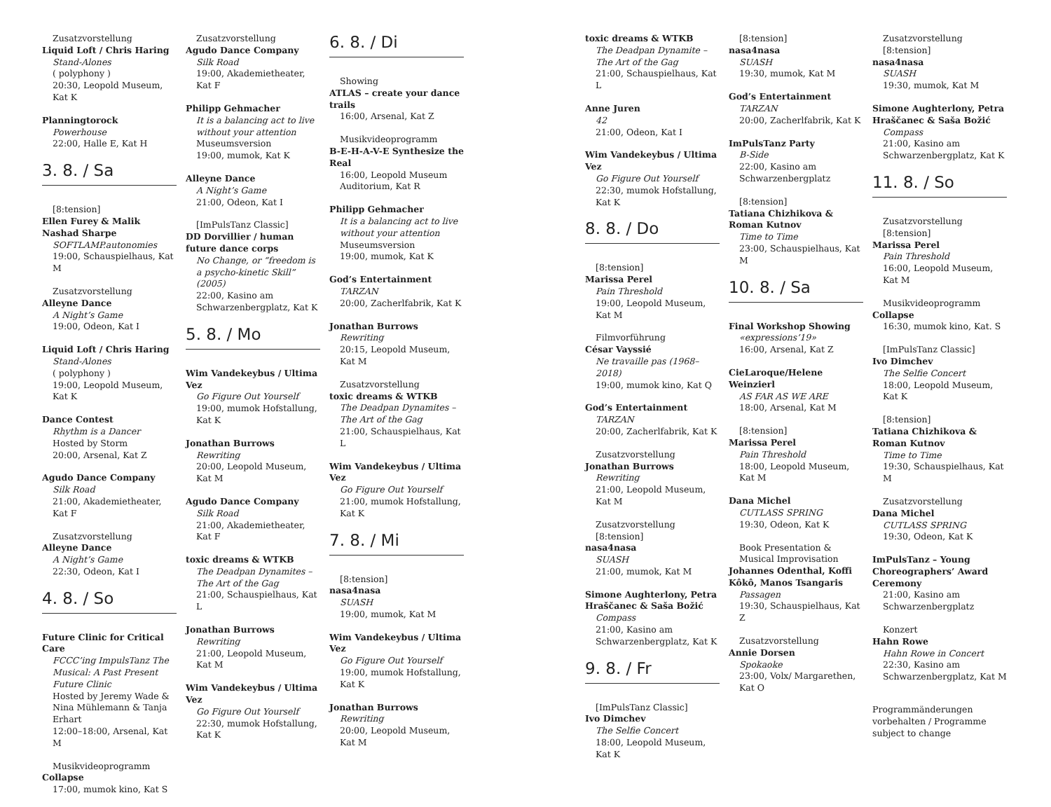Zusatzvorstellung
Liquid Loft / Chris Haring
Stand-Alones
( polyphony )
20:30, Leopold Museum, Kat K
Planningtorock
Powerhouse
22:00, Halle E, Kat H
3. 8. / Sa
[8:tension]
Ellen Furey & Malik Nashad Sharpe
SOFTLAMP.autonomies
19:00, Schauspielhaus, Kat M
Zusatzvorstellung
Alleyne Dance
A Night’s Game
19:00, Odeon, Kat I
Liquid Loft / Chris Haring
Stand-Alones
( polyphony )
19:00, Leopold Museum, Kat K
Dance Contest
Rhythm is a Dancer
Hosted by Storm
20:00, Arsenal, Kat Z
Agudo Dance Company
Silk Road
21:00, Akademietheater, Kat F
Zusatzvorstellung
Alleyne Dance
A Night’s Game
22:30, Odeon, Kat I
4. 8. / So
Future Clinic for Critical Care
FCCC’ing ImpulsTanz The Musical: A Past Present Future Clinic
Hosted by Jeremy Wade & Nina Mühlemann & Tanja Erhart
12:00–18:00, Arsenal, Kat M
Musikvideoprogramm
Collapse
17:00, mumok kino, Kat S
Zusatzvorstellung
Agudo Dance Company
Silk Road
19:00, Akademietheater, Kat F
Philipp Gehmacher
It is a balancing act to live without your attention
Museumsversion
19:00, mumok, Kat K
Alleyne Dance
A Night’s Game
21:00, Odeon, Kat I
[ImPulsTanz Classic]
DD Dorvillier / human future dance corps
No Change, or “freedom is a psycho-kinetic Skill” (2005)
22:00, Kasino am Schwarzenbergplatz, Kat K
5. 8. / Mo
Wim Vandekeybus / Ultima Vez
Go Figure Out Yourself
19:00, mumok Hofstallung, Kat K
Jonathan Burrows
Rewriting
20:00, Leopold Museum, Kat M
Agudo Dance Company
Silk Road
21:00, Akademietheater, Kat F
toxic dreams & WTKB
The Deadpan Dynamites – The Art of the Gag
21:00, Schauspielhaus, Kat L
Jonathan Burrows
Rewriting
21:00, Leopold Museum, Kat M
Wim Vandekeybus / Ultima Vez
Go Figure Out Yourself
22:30, mumok Hofstallung, Kat K
6. 8. / Di
Showing
ATLAS – create your dance trails
16:00, Arsenal, Kat Z
Musikvideoprogramm
B-E-H-A-V-E Synthesize the Real
16:00, Leopold Museum Auditorium, Kat R
Philipp Gehmacher
It is a balancing act to live without your attention
Museumsversion
19:00, mumok, Kat K
God’s Entertainment
TARZAN
20:00, Zacherlfabrik, Kat K
Jonathan Burrows
Rewriting
20:15, Leopold Museum, Kat M
Zusatzvorstellung
toxic dreams & WTKB
The Deadpan Dynamites – The Art of the Gag
21:00, Schauspielhaus, Kat L
Wim Vandekeybus / Ultima Vez
Go Figure Out Yourself
21:00, mumok Hofstallung, Kat K
7. 8. / Mi
[8:tension]
nasa4nasa
SUASH
19:00, mumok, Kat M
Wim Vandekeybus / Ultima Vez
Go Figure Out Yourself
19:00, mumok Hofstallung, Kat K
Jonathan Burrows
Rewriting
20:00, Leopold Museum, Kat M
toxic dreams & WTKB
The Deadpan Dynamite – The Art of the Gag
21:00, Schauspielhaus, Kat L
Anne Juren
42
21:00, Odeon, Kat I
Wim Vandekeybus / Ultima Vez
Go Figure Out Yourself
22:30, mumok Hofstallung, Kat K
8. 8. / Do
[8:tension]
Marissa Perel
Pain Threshold
19:00, Leopold Museum, Kat M
Filmvorführung
César Vayssié
Ne travaille pas (1968–2018)
19:00, mumok kino, Kat Q
God’s Entertainment
TARZAN
20:00, Zacherlfabrik, Kat K
Zusatzvorstellung
Jonathan Burrows
Rewriting
21:00, Leopold Museum, Kat M
Zusatzvorstellung
[8:tension]
nasa4nasa
SUASH
21:00, mumok, Kat M
Simone Aughterlony, Petra Hraščanec & Saša Božić
Compass
21:00, Kasino am Schwarzenbergplatz, Kat K
9. 8. / Fr
[ImPulsTanz Classic]
Ivo Dimchev
The Selfie Concert
18:00, Leopold Museum, Kat K
[8:tension]
nasa4nasa
SUASH
19:30, mumok, Kat M
God’s Entertainment
TARZAN
20:00, Zacherlfabrik, Kat K
ImPulsTanz Party
B-Side
22:00, Kasino am Schwarzenbergplatz
[8:tension]
Tatiana Chizhikova & Roman Kutnov
Time to Time
23:00, Schauspielhaus, Kat M
10. 8. / Sa
Final Workshop Showing
«expressions’19»
16:00, Arsenal, Kat Z
CieLaroque/Helene Weinzierl
AS FAR AS WE ARE
18:00, Arsenal, Kat M
[8:tension]
Marissa Perel
Pain Threshold
18:00, Leopold Museum, Kat M
Dana Michel
CUTLASS SPRING
19:30, Odeon, Kat K
Book Presentation & Musical Improvisation
Johannes Odenthal, Koffi Kôkô, Manos Tsangaris
Passagen
19:30, Schauspielhaus, Kat Z
Zusatzvorstellung
Annie Dorsen
Spokaoke
23:00, Volx/ Margarethen, Kat O
Zusatzvorstellung
[8:tension]
nasa4nasa
SUASH
19:30, mumok, Kat M
Simone Aughterlony, Petra Hraščanec & Saša Božić
Compass
21:00, Kasino am Schwarzenbergplatz, Kat K
11. 8. / So
Zusatzvorstellung
[8:tension]
Marissa Perel
Pain Threshold
16:00, Leopold Museum, Kat M
Musikvideoprogramm
Collapse
16:30, mumok kino, Kat. S
[ImPulsTanz Classic]
Ivo Dimchev
The Selfie Concert
18:00, Leopold Museum, Kat K
[8:tension]
Tatiana Chizhikova & Roman Kutnov
Time to Time
19:30, Schauspielhaus, Kat M
Zusatzvorstellung
Dana Michel
CUTLASS SPRING
19:30, Odeon, Kat K
ImPulsTanz – Young Choreographers’ Award Ceremony
21:00, Kasino am Schwarzenbergplatz
Konzert
Hahn Rowe
Hahn Rowe in Concert
22:30, Kasino am Schwarzenbergplatz, Kat M
Programmänderungen vorbehalten / Programme subject to change